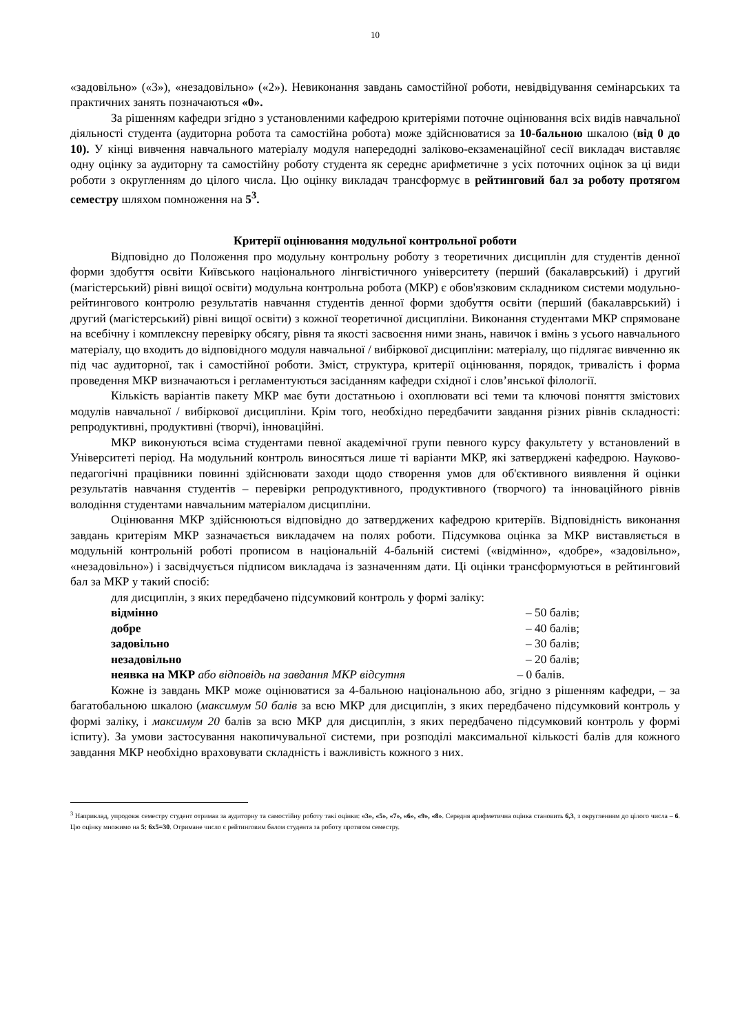10
«задовільно» («3»), «незадовільно» («2»). Невиконання завдань самостійної роботи, невідвідування семінарських та практичних занять позначаються «0».
За рішенням кафедри згідно з установленими кафедрою критеріями поточне оцінювання всіх видів навчальної діяльності студента (аудиторна робота та самостійна робота) може здійснюватися за 10-бальною шкалою (від 0 до 10). У кінці вивчення навчального матеріалу модуля напередодні заліково-екзаменаційної сесії викладач виставляє одну оцінку за аудиторну та самостійну роботу студента як середнє арифметичне з усіх поточних оцінок за ці види роботи з округленням до цілого числа. Цю оцінку викладач трансформує в рейтинговий бал за роботу протягом семестру шляхом помноження на 5<sup>3</sup>.
Критерії оцінювання модульної контрольної роботи
Відповідно до Положення про модульну контрольну роботу з теоретичних дисциплін для студентів денної форми здобуття освіти Київського національного лінгвістичного університету (перший (бакалаврський) і другий (магістерський) рівні вищої освіти) модульна контрольна робота (МКР) є обов'язковим складником системи модульно-рейтингового контролю результатів навчання студентів денної форми здобуття освіти (перший (бакалаврський) і другий (магістерський) рівні вищої освіти) з кожної теоретичної дисципліни. Виконання студентами МКР спрямоване на всебічну і комплексну перевірку обсягу, рівня та якості засвоєння ними знань, навичок і вмінь з усього навчального матеріалу, що входить до відповідного модуля навчальної / вибіркової дисципліни: матеріалу, що підлягає вивченню як під час аудиторної, так і самостійної роботи. Зміст, структура, критерії оцінювання, порядок, тривалість і форма проведення МКР визначаються і регламентуються засіданням кафедри східної і слов’янської філології.
Кількість варіантів пакету МКР має бути достатньою і охоплювати всі теми та ключові поняття змістових модулів навчальної / вибіркової дисципліни. Крім того, необхідно передбачити завдання різних рівнів складності: репродуктивні, продуктивні (творчі), інноваційні.
МКР виконуються всіма студентами певної академічної групи певного курсу факультету у встановлений в Університеті період. На модульний контроль виносяться лише ті варіанти МКР, які затверджені кафедрою. Науково-педагогічні працівники повинні здійснювати заходи щодо створення умов для об'єктивного виявлення й оцінки результатів навчання студентів – перевірки репродуктивного, продуктивного (творчого) та інноваційного рівнів володіння студентами навчальним матеріалом дисципліни.
Оцінювання МКР здійснюються відповідно до затверджених кафедрою критеріїв. Відповідність виконання завдань критеріям МКР зазначається викладачем на полях роботи. Підсумкова оцінка за МКР виставляється в модульній контрольній роботі прописом в національній 4-бальній системі («відмінно», «добре», «задовільно», «незадовільно») і засвідчується підписом викладача із зазначенням дати. Ці оцінки трансформуються в рейтинговий бал за МКР у такий спосіб:
для дисциплін, з яких передбачено підсумковий контроль у формі заліку:
відмінно – 50 балів;
добре – 40 балів;
задовільно – 30 балів;
незадовільно – 20 балів;
неявка на МКР або відповідь на завдання МКР відсутня – 0 балів.
Кожне із завдань МКР може оцінюватися за 4-бальною національною або, згідно з рішенням кафедри, – за багатобальною шкалою (максимум 50 балів за всю МКР для дисциплін, з яких передбачено підсумковий контроль у формі заліку, і максимум 20 балів за всю МКР для дисциплін, з яких передбачено підсумковий контроль у формі іспиту). За умови застосування накопичувальної системи, при розподілі максимальної кількості балів для кожного завдання МКР необхідно враховувати складність і важливість кожного з них.
<sup>3</sup> Наприклад, упродовж семестру студент отримав за аудиторну та самостійну роботу такі оцінки: «3», «5», «7», «6», «9», «8». Середня арифметична оцінка становить 6,3, з округленням до цілого числа – 6. Цю оцінку множимо на 5: 6х5=30. Отримане число є рейтинговим балом студента за роботу протягом семестру.